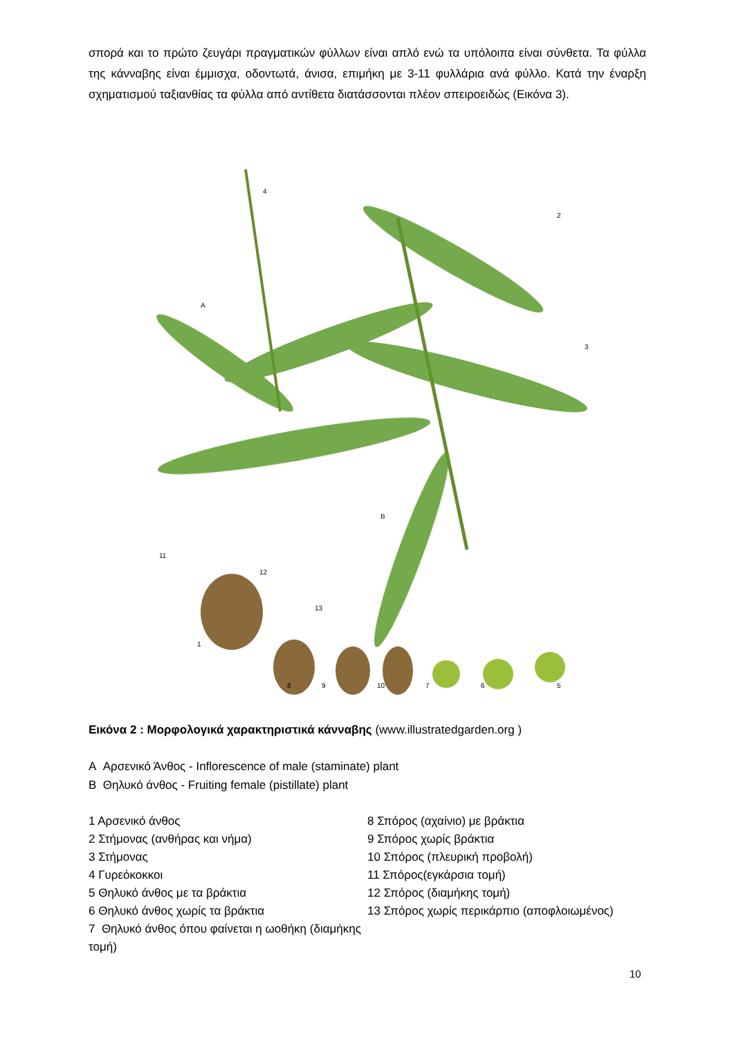σπορά και το πρώτο ζευγάρι πραγματικών φύλλων είναι απλό ενώ τα υπόλοιπα είναι σύνθετα. Τα φύλλα της κάνναβης είναι έμμισχα, οδοντωτά, άνισα, επιμήκη με 3-11 φυλλάρια ανά φύλλο. Κατά την έναρξη σχηματισμού ταξιανθίας τα φύλλα από αντίθετα διατάσσονται πλέον σπειροειδώς (Εικόνα 3).
1
2
3
4
5
6
7
8
9
10
11
12
13
A
B
Εικόνα 2 : Μορφολογικά χαρακτηριστικά κάνναβης (www.illustratedgarden.org )
A Αρσενικό Άνθος - Inflorescence of male (staminate) plant
B Θηλυκό άνθος - Fruiting female (pistillate) plant
1 Αρσενικό άνθος
2 Στήμονας (ανθήρας και νήμα)
3 Στήμονας
4 Γυρεόκοκκοι
5 Θηλυκό άνθος με τα βράκτια
6 Θηλυκό άνθος χωρίς τα βράκτια
7 Θηλυκό άνθος όπου φαίνεται η ωοθήκη (διαμήκης τομή)
8 Σπόρος (αχαίνιο) με βράκτια
9 Σπόρος χωρίς βράκτια
10 Σπόρος (πλευρική προβολή)
11 Σπόρος(εγκάρσια τομή)
12 Σπόρος (διαμήκης τομή)
13 Σπόρος χωρίς περικάρπιο (αποφλοιωμένος)
10